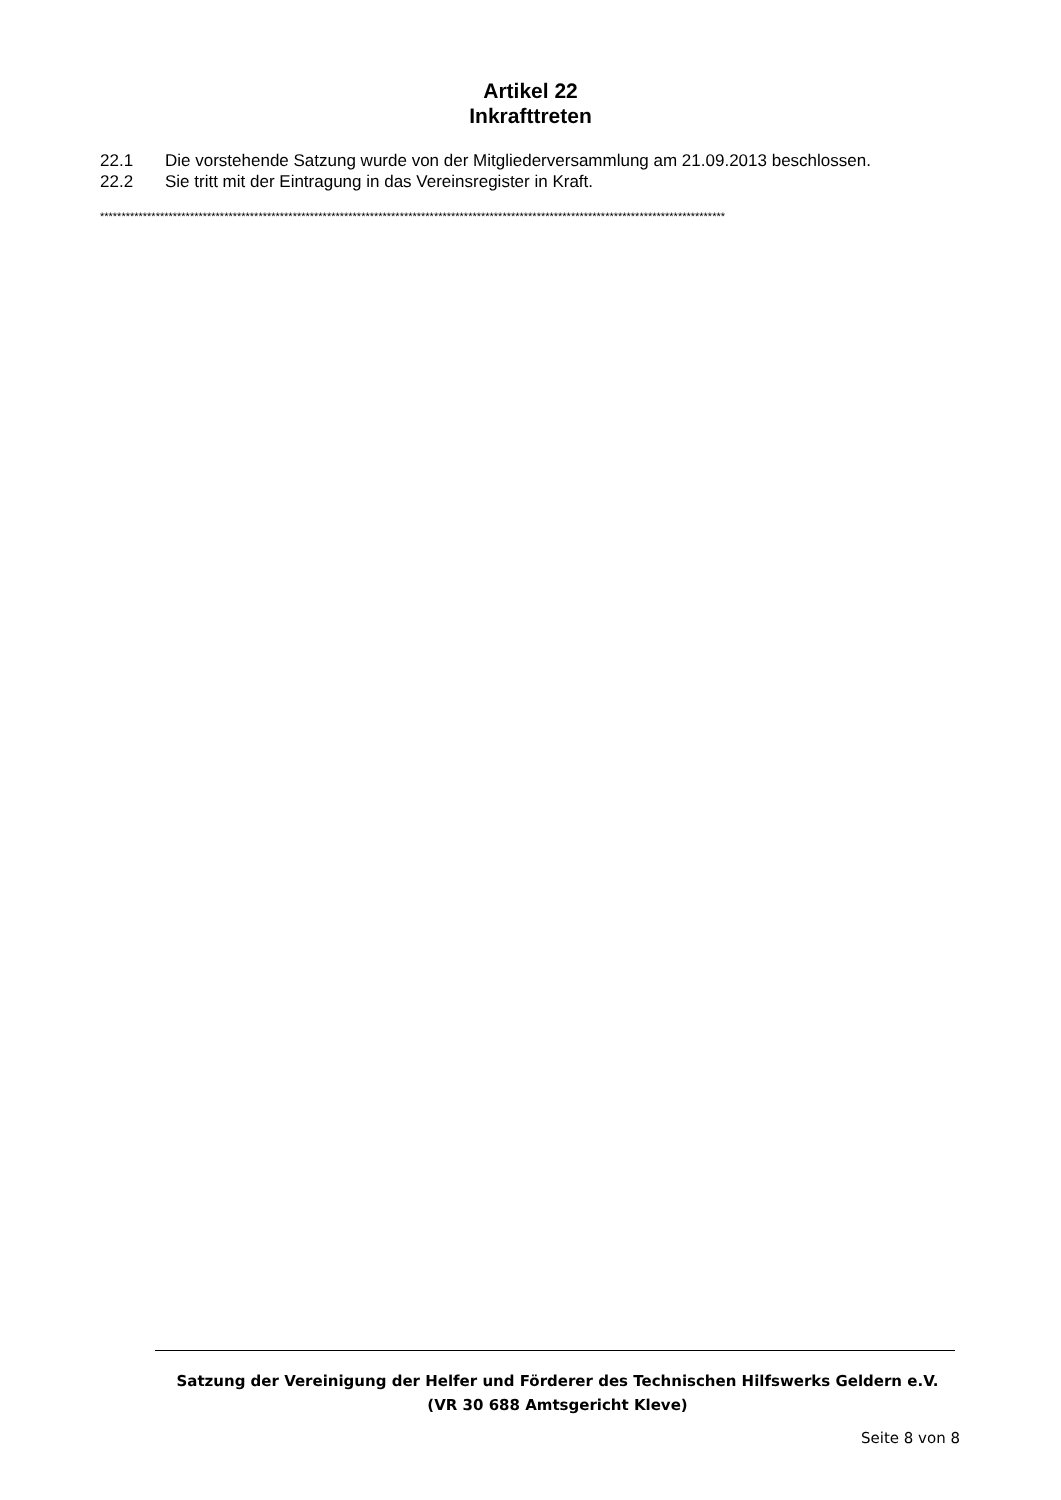Artikel 22
Inkrafttreten
22.1 Die vorstehende Satzung wurde von der Mitgliederversammlung am 21.09.2013 beschlossen.
22.2 Sie tritt mit der Eintragung in das Vereinsregister in Kraft.
**************************************************************************************************************************************************
Satzung der Vereinigung der Helfer und Förderer des Technischen Hilfswerks Geldern e.V.
(VR 30 688 Amtsgericht Kleve)
Seite 8 von 8